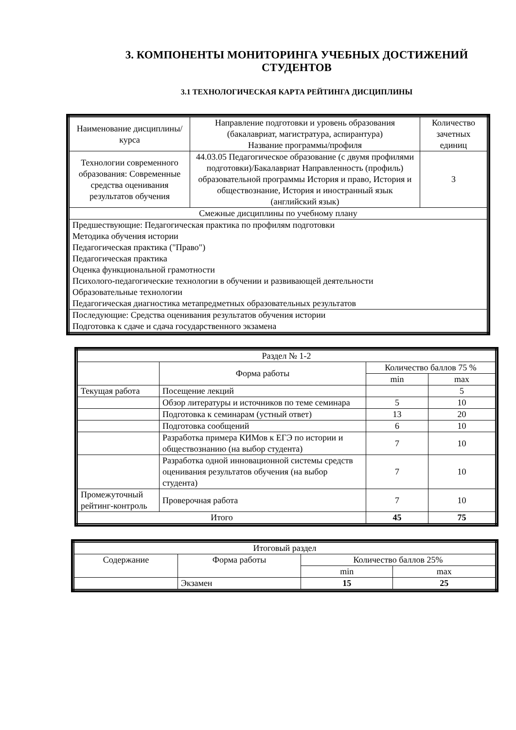3. КОМПОНЕНТЫ МОНИТОРИНГА УЧЕБНЫХ ДОСТИЖЕНИЙ СТУДЕНТОВ
3.1 ТЕХНОЛОГИЧЕСКАЯ КАРТА РЕЙТИНГА ДИСЦИПЛИНЫ
| Наименование дисциплины/ курса | Направление подготовки и уровень образования (бакалавриат, магистратура, аспирантура) Название программы/профиля | Количество зачетных единиц |
| --- | --- | --- |
| Технологии современного образования: Современные средства оценивания результатов обучения | 44.03.05 Педагогическое образование (с двумя профилями подготовки)/Бакалавриат Направленность (профиль) образовательной программы История и право, История и обществознание, История и иностранный язык (английский язык) | 3 |
| Смежные дисциплины по учебному плану | | |
| Предшествующие: Педагогическая практика по профилям подготовки Методика обучения истории Педагогическая практика ("Право") Педагогическая практика Оценка функциональной грамотности Психолого-педагогические технологии в обучении и развивающей деятельности Образовательные технологии Педагогическая диагностика метапредметных образовательных результатов | | |
| Последующие: Средства оценивания результатов обучения истории Подготовка к сдаче и сдача государственного экзамена | | |
| Раздел № 1-2 | | | |
| | Форма работы | Количество баллов 75 % | |
| | | min | max |
| Текущая работа | Посещение лекций | | 5 |
| | Обзор литературы и источников по теме семинара | 5 | 10 |
| | Подготовка к семинарам (устный ответ) | 13 | 20 |
| | Подготовка сообщений | 6 | 10 |
| | Разработка примера КИМов к ЕГЭ по истории и обществознанию (на выбор студента) | 7 | 10 |
| | Разработка одной инновационной системы средств оценивания результатов обучения (на выбор студента) | 7 | 10 |
| Промежуточный рейтинг-контроль | Проверочная работа | 7 | 10 |
| Итого | | 45 | 75 |
| Итоговый раздел | | | |
| Содержание | Форма работы | Количество баллов 25% | |
| | | min | max |
| | Экзамен | 15 | 25 |